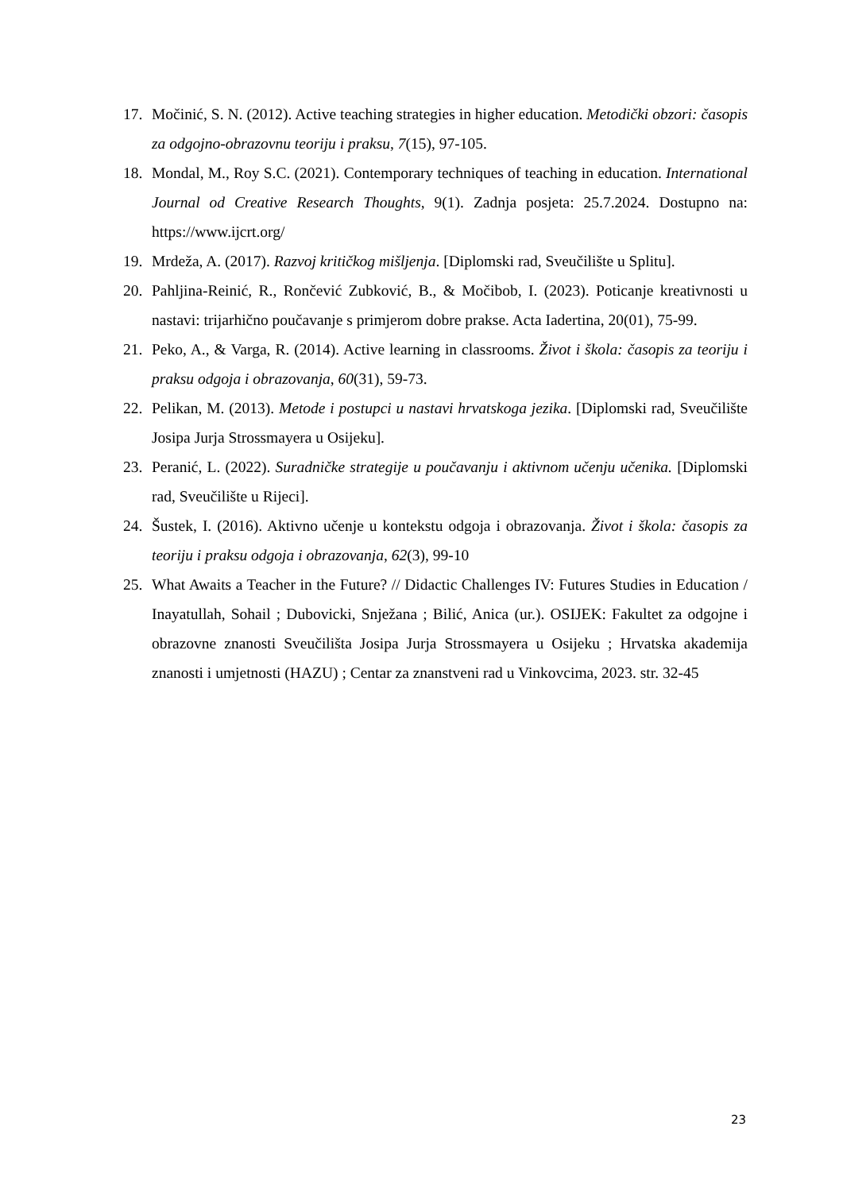17. Močinić, S. N. (2012). Active teaching strategies in higher education. Metodički obzori: časopis za odgojno-obrazovnu teoriju i praksu, 7(15), 97-105.
18. Mondal, M., Roy S.C. (2021). Contemporary techniques of teaching in education. International Journal od Creative Research Thoughts, 9(1). Zadnja posjeta: 25.7.2024. Dostupno na: https://www.ijcrt.org/
19. Mrdeža, A. (2017). Razvoj kritičkog mišljenja. [Diplomski rad, Sveučilište u Splitu].
20. Pahljina-Reinić, R., Rončević Zubković, B., & Močibob, I. (2023). Poticanje kreativnosti u nastavi: trijarhično poučavanje s primjerom dobre prakse. Acta Iadertina, 20(01), 75-99.
21. Peko, A., & Varga, R. (2014). Active learning in classrooms. Život i škola: časopis za teoriju i praksu odgoja i obrazovanja, 60(31), 59-73.
22. Pelikan, M. (2013). Metode i postupci u nastavi hrvatskoga jezika. [Diplomski rad, Sveučilište Josipa Jurja Strossmayera u Osijeku].
23. Peranić, L. (2022). Suradničke strategije u poučavanju i aktivnom učenju učenika. [Diplomski rad, Sveučilište u Rijeci].
24. Šustek, I. (2016). Aktivno učenje u kontekstu odgoja i obrazovanja. Život i škola: časopis za teoriju i praksu odgoja i obrazovanja, 62(3), 99-10
25. What Awaits a Teacher in the Future? // Didactic Challenges IV: Futures Studies in Education / Inayatullah, Sohail ; Dubovicki, Snježana ; Bilić, Anica (ur.). OSIJEK: Fakultet za odgojne i obrazovne znanosti Sveučilišta Josipa Jurja Strossmayera u Osijeku ; Hrvatska akademija znanosti i umjetnosti (HAZU) ; Centar za znanstveni rad u Vinkovcima, 2023. str. 32-45
23